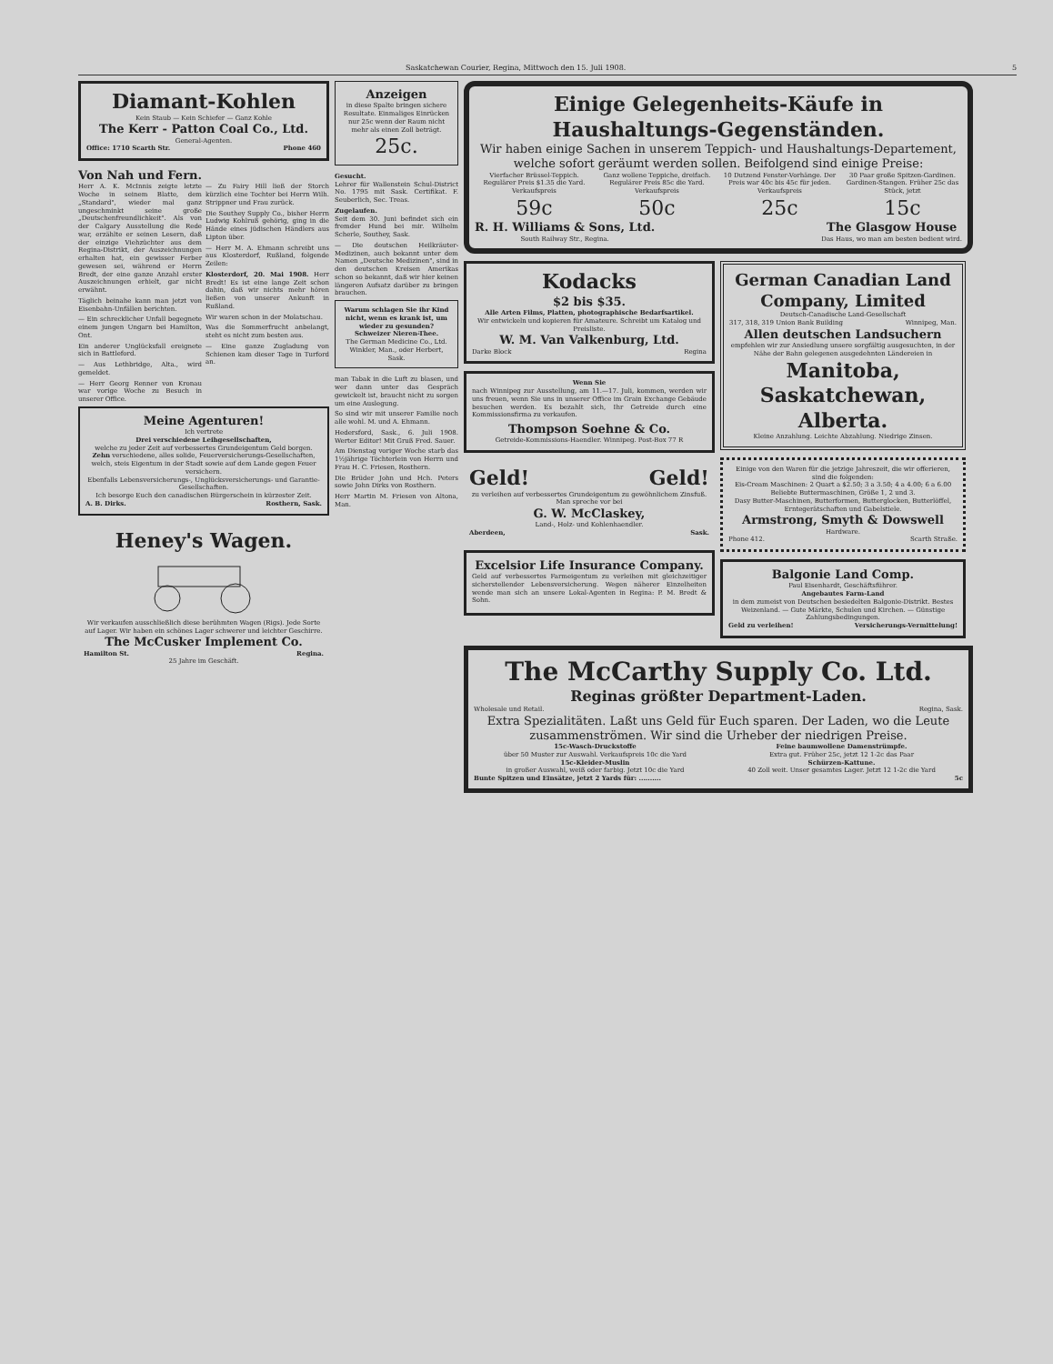Saskatchewan Courier, Regina, Mittwoch den 15. Juli 1908. 5
Diamant-Kohlen
Kein Staub — Kein Schiefer — Ganz Kohle
The Kerr - Patton Coal Co., Ltd.
General-Agenten.
Office: 1710 Scarth Str. Phone 460
Von Nah und Fern.
Herr A. K. McInnis zeigte letzte Woche in seinem Blatte, dem „Standard", wieder mal ganz ungeschminkt seine große „Deutschenfreundlichkeit". Als von der Calgary Ausstellung die Rede war, erzählte er seinen Lesern, daß der einzige Viehzüchter aus dem Regina-Distrikt, der Auszeichnungen erhalten hat, ein gewisser Ferber gewesen sei, während er Herrn Bredt, der eine ganze Anzahl erster Auszeichnungen erhielt, gar nicht erwähnt.
Täglich beinahe kann man jetzt von Eisenbahn-Unfällen berichten.
— Ein schrecklicher Unfall begegnete einem jungen Ungarn bei Hamilton, Ont.
Ein anderer Unglücksfall ereignete sich in Battleford.
— Aus Lethbridge, Alta., wird gemeldet.
— Herr Georg Renner von Kronau war vorige Woche zu Besuch in unserer Office.
— Zu Fairy Hill ließ der Storch kürzlich eine Tochter bei Herrn Wilh. Strippner und Frau zurück.
Die Southey Supply Co., bisher Herrn Ludwig Kohlruß gehörig, ging in die Hände eines jüdischen Händlers aus Lipton über.
— Herr M. A. Ehmann schreibt uns aus Klosterdorf, Rußland, folgende Zeilen:
Klosterdorf, 20. Mai 1908. Herr Bredt! Es ist eine lange Zeit schon dahin, daß wir nichts mehr hören ließen von unserer Ankunft in Rußland.
Wir waren schon in der Molatschau.
Was die Sommerfrucht anbelangt, steht es nicht zum besten aus.
— Eine ganze Zugladung von Schienen kam dieser Tage in Turford an.
Meine Agenturen!
Ich vertrete
Drei verschiedene Leihgesellschaften,
welche zu jeder Zeit auf verbessertes Grundeigentum Geld borgen.
Zehn verschiedene, alles solide, Feuerversicherungs-Gesellschaften, welch, steis Eigentum in der Stadt sowie auf dem Lande gegen Feuer versichern.
Ebenfalls Lebensversicherungs-, Unglücksversicherungs- und Garantie-Gesellschaften.
Ich besorge Euch den canadischen Bürgerschein in kürzester Zeit.
A. B. Dirks. Rosthern, Sask.
Heney's Wagen.
Wir verkaufen ausschließlich diese berühmten Wagen (Rigs). Jede Sorte auf Lager. Wir haben ein schönes Lager schwerer und leichter Geschirre.
The McCusker Implement Co.
Hamilton St. Regina.
25 Jahre im Geschäft.
Anzeigen
in diese Spalte bringen sichere Resultate. Einmaliges Einrücken nur 25c wenn der Raum nicht mehr als einen Zoll beträgt.
25c.
Gesucht.
Lehrer für Wallenstein Schul-District No. 1795 mit Sask. Certifikat. F. Seuberlich, Sec. Treas.
Zugelaufen.
Seit dem 30. Juni befindet sich ein fremder Hund bei mir. Wilhelm Scherle, Southey, Sask.
— Die deutschen Heilkräuter-Medizinen, auch bekannt unter dem Namen „Deutsche Medizinen", sind in den deutschen Kreisen Amerikas schon so bekannt, daß wir hier keinen längeren Aufsatz darüber zu bringen brauchen.
Warum schlagen Sie ihr Kind nicht, wenn es krank ist, um wieder zu gesunden?
Schweizer Nieren-Thee.
The German Medicine Co., Ltd. Winkler, Man., oder Herbert, Sask.
man Tabak in die Luft zu blasen, und wer dann unter das Gespräch gewickelt ist, braucht nicht zu sorgen um eine Auslegung.
So sind wir mit unserer Familie noch alle wohl. M. und A. Ehmann.
Hedersford, Sask., 6. Juli 1908. Werter Editor! Mit Gruß Fred. Sauer.
Am Dienstag voriger Woche starb das 1½jährige Töchterlein von Herrn und Frau H. C. Friesen, Rosthern.
Die Brüder John und Hch. Peters sowie John Dirks von Rosthern.
Herr Martin M. Friesen von Altona, Man.
Einige Gelegenheits-Käufe in Haushaltungs-Gegenständen.
Wir haben einige Sachen in unserem Teppich- und Haushaltungs-Departement, welche sofort geräumt werden sollen. Beifolgend sind einige Preise:
Vierfacher Brüssel-Teppich. Regulärer Preis $1.35 die Yard.
Verkaufspreis
59c
Ganz wollene Teppiche, dreifach. Regulärer Preis 85c die Yard.
Verkaufspreis
50c
10 Dutzend Fenster-Vorhänge. Der Preis war 40c bis 45c für jeden.
Verkaufspreis
25c
30 Paar große Spitzen-Gardinen. Gardinen-Stangen. Früher 25c das Stück, jetzt
15c
R. H. Williams & Sons, Ltd.
South Railway Str., Regina.
The Glasgow House
Das Haus, wo man am besten bedient wird.
Kodacks
$2 bis $35.
Alle Arten Films, Platten, photographische Bedarfsartikel.
Wir entwickeln und kopieren für Amateure. Schreibt um Katalog und Preisliste.
W. M. Van Valkenburg, Ltd.
Darke Block Regina
Wenn Sie
nach Winnipeg zur Ausstellung, am 11.—17. Juli, kommen, werden wir uns freuen, wenn Sie uns in unserer Office im Grain Exchange Gebäude besuchen werden. Es bezahlt sich, Ihr Getreide durch eine Kommissionsfirma zu verkaufen.
Thompson Soehne & Co.
Getreide-Kommissions-Haendler. Winnipeg. Post-Box 77 R
Geld! Geld!
zu verleihen auf verbessertes Grundeigentum zu gewöhnlichem Zinsfuß.
Man spreche vor bei
G. W. McClaskey,
Land-, Holz- und Kohlenhaendler.
Aberdeen, Sask.
Excelsior Life Insurance Company.
Geld auf verbessertes Farmeigentum zu verleihen mit gleichzeitiger sicherstellender Lebensversicherung. Wegen näherer Einzelheiten wende man sich an unsere Lokal-Agenten in Regina: P. M. Bredt & Sohn.
German Canadian Land Company, Limited
Deutsch-Canadische Land-Gesellschaft
317, 318, 319 Union Bank Building Winnipeg, Man.
Allen deutschen Landsuchern
empfehlen wir zur Ansiedlung unsere sorgfältig ausgesuchten, in der Nähe der Bahn gelegenen ausgedehnten Ländereien in
Manitoba, Saskatchewan, Alberta.
Kleine Anzahlung. Leichte Abzahlung. Niedrige Zinsen.
Einige von den Waren für die jetzige Jahreszeit, die wir offerieren, sind die folgenden:
Eis-Cream Maschinen: 2 Quart a $2.50; 3 a 3.50; 4 a 4.00; 6 a 6.00
Beliebte Buttermaschinen, Größe 1, 2 und 3.
Dasy Butter-Maschinen, Butterformen, Butterglocken, Butterlöffel, Erntegerätschaften und Gabelstiele.
Armstrong, Smyth & Dowswell
Hardware.
Phone 412. Scarth Straße.
Balgonie Land Comp.
Paul Eisenhardt, Geschäftsführer.
Angebautes Farm-Land
in dem zumeist von Deutschen besiedelten Balgonie-Distrikt. Bestes Weizenland. — Gute Märkte, Schulen und Kirchen. — Günstige Zahlungsbedingungen.
Geld zu verleihen! Versicherungs-Vermittelung!
The McCarthy Supply Co. Ltd.
Reginas größter Department-Laden.
Wholesale und Retail. Regina, Sask.
Extra Spezialitäten. Laßt uns Geld für Euch sparen. Der Laden, wo die Leute zusammenströmen. Wir sind die Urheber der niedrigen Preise.
15c-Wasch-Druckstoffe
über 50 Muster zur Auswahl. Verkaufspreis 10c die Yard
15c-Kleider-Muslin
in großer Auswahl, weiß oder farbig. Jetzt 10c die Yard
Feine baumwollene Damenstrümpfe.
Extra gut. Früher 25c, jetzt 12 1-2c das Paar
Schürzen-Kattune.
40 Zoll weit. Unser gesamtes Lager. Jetzt 12 1-2c die Yard
Bunte Spitzen und Einsätze, jetzt 2 Yards für: .......... 5c